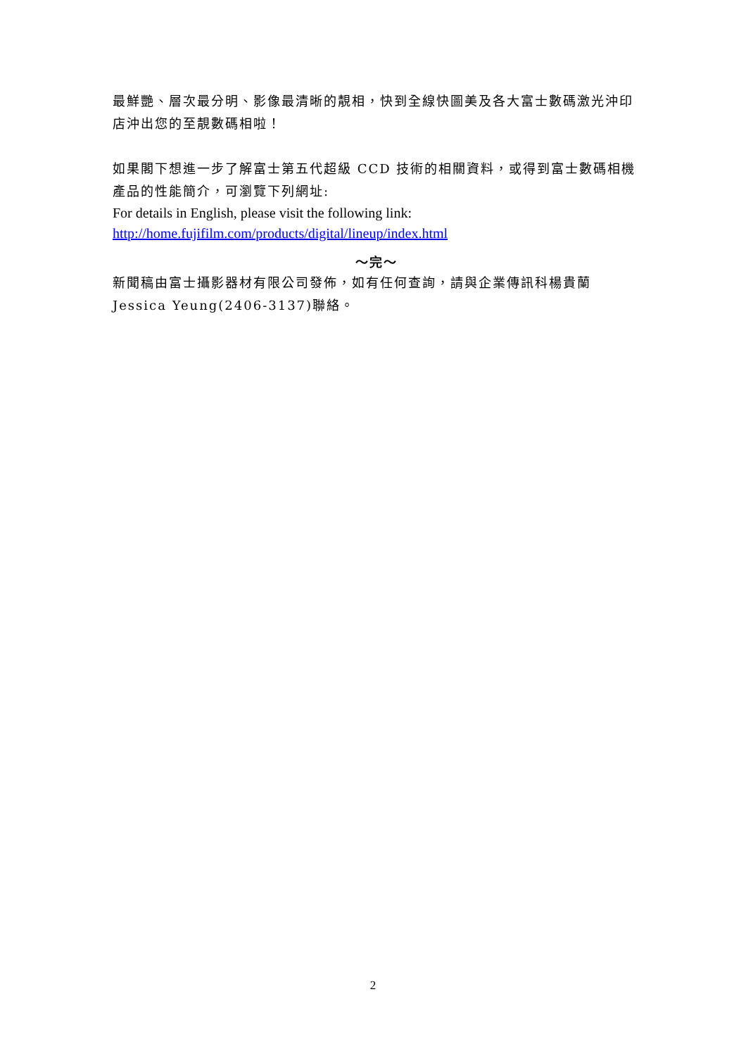最鮮艷、層次最分明、影像最清晰的靚相，快到全線快圖美及各大富士數碼激光沖印店沖出您的至靚數碼相啦！
如果閣下想進一步了解富士第五代超級 CCD 技術的相關資料，或得到富士數碼相機產品的性能簡介，可瀏覽下列網址:
For details in English, please visit the following link:
http://home.fujifilm.com/products/digital/lineup/index.html
～完～
新聞稿由富士攝影器材有限公司發佈，如有任何查詢，請與企業傳訊科楊貴蘭 Jessica Yeung(2406-3137)聯絡。
2